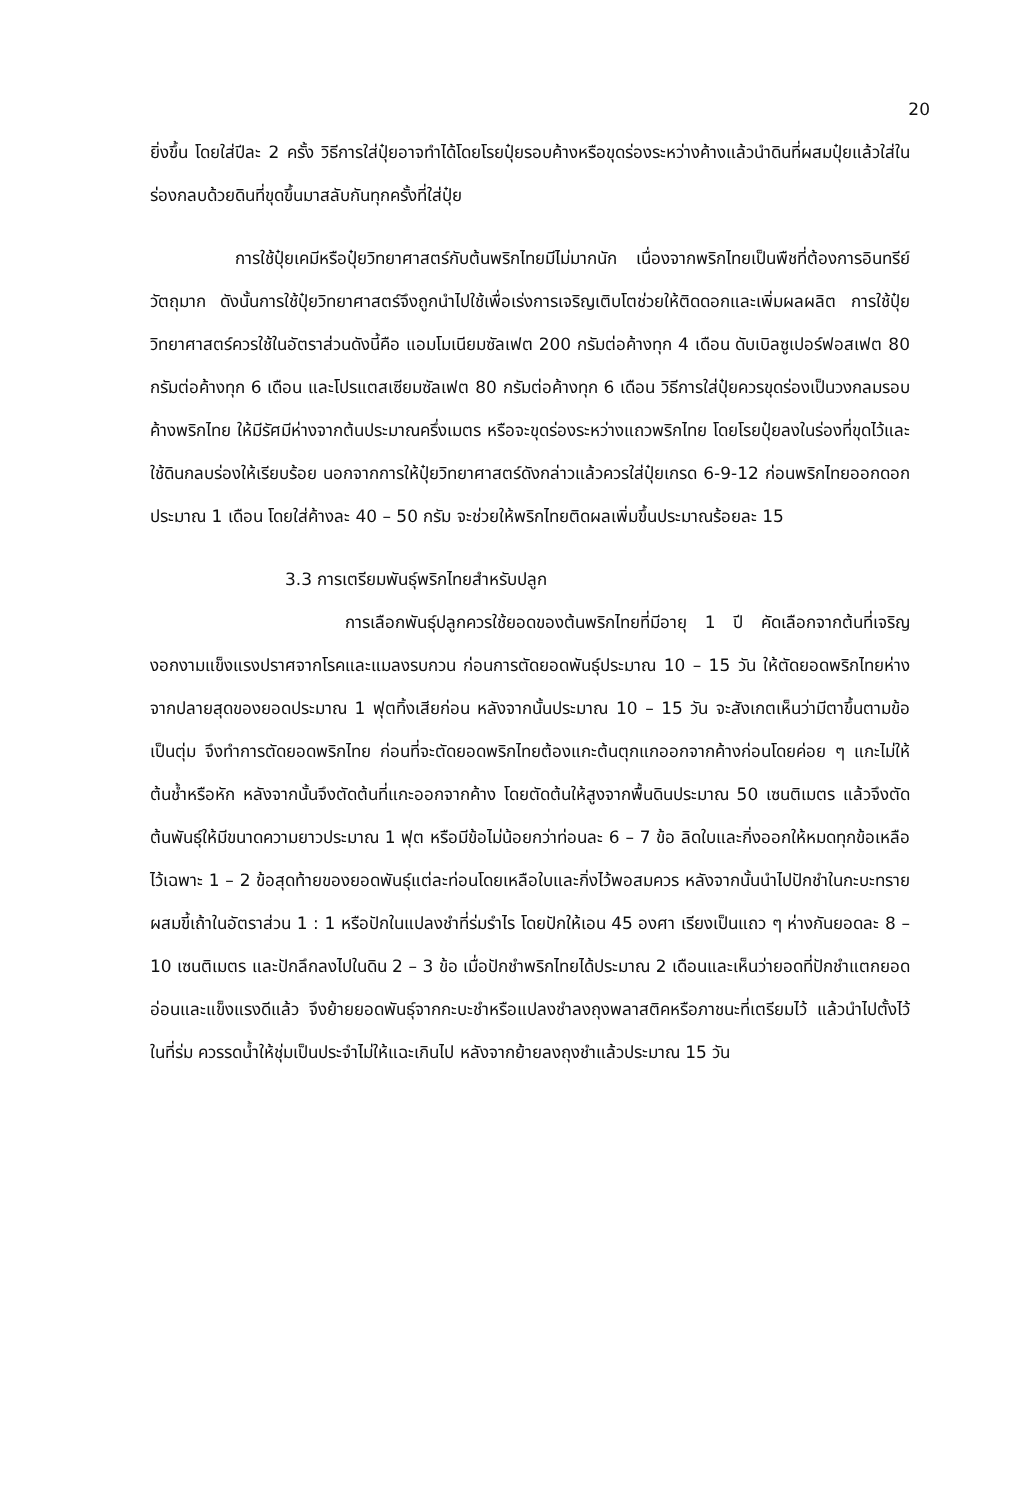20
ยิ่งขึ้น โดยใส่ปีละ 2 ครั้ง วิธีการใส่ปุ๋ยอาจทำได้โดยโรยปุ๋ยรอบค้างหรือขุดร่องระหว่างค้างแล้วนำดินที่ผสมปุ๋ยแล้วใส่ในร่องกลบด้วยดินที่ขุดขึ้นมาสลับกันทุกครั้งที่ใส่ปุ๋ย
การใช้ปุ๋ยเคมีหรือปุ๋ยวิทยาศาสตร์กับต้นพริกไทยมีไม่มากนัก เนื่องจากพริกไทยเป็นพืชที่ต้องการอินทรีย์วัตถุมาก ดังนั้นการใช้ปุ๋ยวิทยาศาสตร์จึงถูกนำไปใช้เพื่อเร่งการเจริญเติบโตช่วยให้ติดดอกและเพิ่มผลผลิต การใช้ปุ๋ยวิทยาศาสตร์ควรใช้ในอัตราส่วนดังนี้คือ แอมโมเนียมซัลเฟต 200 กรัมต่อค้างทุก 4 เดือน ดับเบิลซูเปอร์ฟอสเฟต 80 กรัมต่อค้างทุก 6 เดือน และโปรแตสเซียมซัลเฟต 80 กรัมต่อค้างทุก 6 เดือน วิธีการใส่ปุ๋ยควรขุดร่องเป็นวงกลมรอบค้างพริกไทย ให้มีรัศมีห่างจากต้นประมาณครึ่งเมตร หรือจะขุดร่องระหว่างแถวพริกไทย โดยโรยปุ๋ยลงในร่องที่ขุดไว้และใช้ดินกลบร่องให้เรียบร้อย นอกจากการให้ปุ๋ยวิทยาศาสตร์ดังกล่าวแล้วควรใส่ปุ๋ยเกรด 6-9-12 ก่อนพริกไทยออกดอกประมาณ 1 เดือน โดยใส่ค้างละ 40 – 50 กรัม จะช่วยให้พริกไทยติดผลเพิ่มขึ้นประมาณร้อยละ 15
3.3 การเตรียมพันธุ์พริกไทยสำหรับปลูก
การเลือกพันธุ์ปลูกควรใช้ยอดของต้นพริกไทยที่มีอายุ 1 ปี คัดเลือกจากต้นที่เจริญงอกงามแข็งแรงปราศจากโรคและแมลงรบกวน ก่อนการตัดยอดพันธุ์ประมาณ 10 – 15 วัน ให้ตัดยอดพริกไทยห่างจากปลายสุดของยอดประมาณ 1 ฟุตทิ้งเสียก่อน หลังจากนั้นประมาณ 10 – 15 วัน จะสังเกตเห็นว่ามีตาขึ้นตามข้อเป็นตุ่ม จึงทำการตัดยอดพริกไทย ก่อนที่จะตัดยอดพริกไทยต้องแกะต้นตุกแกออกจากค้างก่อนโดยค่อย ๆ แกะไม่ให้ต้นช้ำหรือหัก หลังจากนั้นจึงตัดต้นที่แกะออกจากค้าง โดยตัดต้นให้สูงจากพื้นดินประมาณ 50 เซนติเมตร แล้วจึงตัดต้นพันธุ์ให้มีขนาดความยาวประมาณ 1 ฟุต หรือมีข้อไม่น้อยกว่าท่อนละ 6 – 7 ข้อ ลิดใบและกิ่งออกให้หมดทุกข้อเหลือไว้เฉพาะ 1 – 2 ข้อสุดท้ายของยอดพันธุ์แต่ละท่อนโดยเหลือใบและกิ่งไว้พอสมควร หลังจากนั้นนำไปปักชำในกะบะทรายผสมขี้เถ้าในอัตราส่วน 1 : 1 หรือปักในแปลงชำที่ร่มรำไร โดยปักให้เอน 45 องศา เรียงเป็นแถว ๆ ห่างกันยอดละ 8 – 10 เซนติเมตร และปักลึกลงไปในดิน 2 – 3 ข้อ เมื่อปักชำพริกไทยได้ประมาณ 2 เดือนและเห็นว่ายอดที่ปักชำแตกยอดอ่อนและแข็งแรงดีแล้ว จึงย้ายยอดพันธุ์จากกะบะชำหรือแปลงชำลงถุงพลาสติคหรือภาชนะที่เตรียมไว้ แล้วนำไปตั้งไว้ในที่ร่ม ควรรดน้ำให้ชุ่มเป็นประจำไม่ให้แฉะเกินไป หลังจากย้ายลงถุงชำแล้วประมาณ 15 วัน